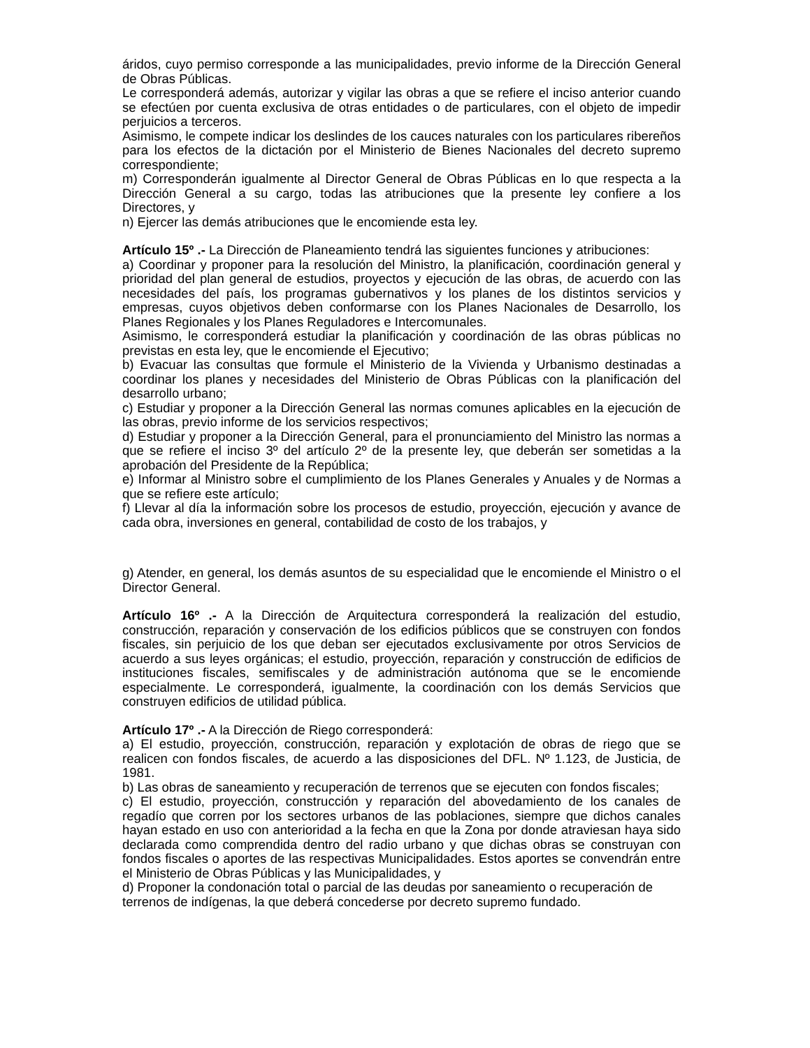áridos, cuyo permiso corresponde a las municipalidades, previo informe de la Dirección General de Obras Públicas.
Le corresponderá además, autorizar y vigilar las obras a que se refiere el inciso anterior cuando se efectúen por cuenta exclusiva de otras entidades o de particulares, con el objeto de impedir perjuicios a terceros.
Asimismo, le compete indicar los deslindes de los cauces naturales con los particulares ribereños para los efectos de la dictación por el Ministerio de Bienes Nacionales del decreto supremo correspondiente;
m) Corresponderán igualmente al Director General de Obras Públicas en lo que respecta a la Dirección General a su cargo, todas las atribuciones que la presente ley confiere a los Directores, y
n) Ejercer las demás atribuciones que le encomiende esta ley.
Artículo 15º .- La Dirección de Planeamiento tendrá las siguientes funciones y atribuciones:
a) Coordinar y proponer para la resolución del Ministro, la planificación, coordinación general y prioridad del plan general de estudios, proyectos y ejecución de las obras, de acuerdo con las necesidades del país, los programas gubernativos y los planes de los distintos servicios y empresas, cuyos objetivos deben conformarse con los Planes Nacionales de Desarrollo, los Planes Regionales y los Planes Reguladores e Intercomunales.
Asimismo, le corresponderá estudiar la planificación y coordinación de las obras públicas no previstas en esta ley, que le encomiende el Ejecutivo;
b) Evacuar las consultas que formule el Ministerio de la Vivienda y Urbanismo destinadas a coordinar los planes y necesidades del Ministerio de Obras Públicas con la planificación del desarrollo urbano;
c) Estudiar y proponer a la Dirección General las normas comunes aplicables en la ejecución de las obras, previo informe de los servicios respectivos;
d) Estudiar y proponer a la Dirección General, para el pronunciamiento del Ministro las normas a que se refiere el inciso 3º del artículo 2º de la presente ley, que deberán ser sometidas a la aprobación del Presidente de la República;
e) Informar al Ministro sobre el cumplimiento de los Planes Generales y Anuales y de Normas a que se refiere este artículo;
f) Llevar al día la información sobre los procesos de estudio, proyección, ejecución y avance de cada obra, inversiones en general, contabilidad de costo de los trabajos, y
g) Atender, en general, los demás asuntos de su especialidad que le encomiende el Ministro o el Director General.
Artículo 16º .- A la Dirección de Arquitectura corresponderá la realización del estudio, construcción, reparación y conservación de los edificios públicos que se construyen con fondos fiscales, sin perjuicio de los que deban ser ejecutados exclusivamente por otros Servicios de acuerdo a sus leyes orgánicas; el estudio, proyección, reparación y construcción de edificios de instituciones fiscales, semifiscales y de administración autónoma que se le encomiende especialmente. Le corresponderá, igualmente, la coordinación con los demás Servicios que construyen edificios de utilidad pública.
Artículo 17º .- A la Dirección de Riego corresponderá:
a) El estudio, proyección, construcción, reparación y explotación de obras de riego que se realicen con fondos fiscales, de acuerdo a las disposiciones del DFL. Nº 1.123, de Justicia, de 1981.
b) Las obras de saneamiento y recuperación de terrenos que se ejecuten con fondos fiscales;
c) El estudio, proyección, construcción y reparación del abovedamiento de los canales de regadío que corren por los sectores urbanos de las poblaciones, siempre que dichos canales hayan estado en uso con anterioridad a la fecha en que la Zona por donde atraviesan haya sido declarada como comprendida dentro del radio urbano y que dichas obras se construyan con fondos fiscales o aportes de las respectivas Municipalidades. Estos aportes se convendrán entre el Ministerio de Obras Públicas y las Municipalidades, y
d) Proponer la condonación total o parcial de las deudas por saneamiento o recuperación de
terrenos de indígenas, la que deberá concederse por decreto supremo fundado.